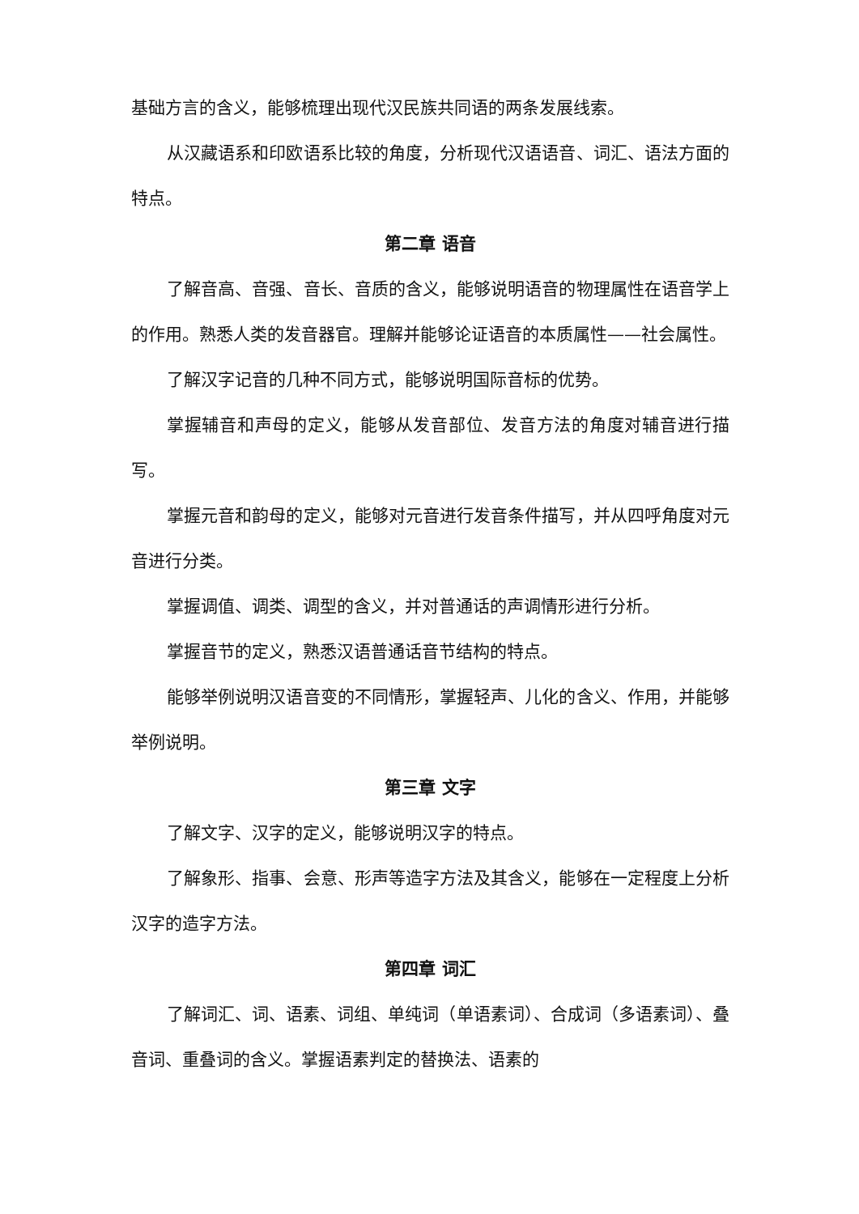基础方言的含义，能够梳理出现代汉民族共同语的两条发展线索。
从汉藏语系和印欧语系比较的角度，分析现代汉语语音、词汇、语法方面的特点。
第二章 语音
了解音高、音强、音长、音质的含义，能够说明语音的物理属性在语音学上的作用。熟悉人类的发音器官。理解并能够论证语音的本质属性——社会属性。
了解汉字记音的几种不同方式，能够说明国际音标的优势。
掌握辅音和声母的定义，能够从发音部位、发音方法的角度对辅音进行描写。
掌握元音和韵母的定义，能够对元音进行发音条件描写，并从四呼角度对元音进行分类。
掌握调值、调类、调型的含义，并对普通话的声调情形进行分析。
掌握音节的定义，熟悉汉语普通话音节结构的特点。
能够举例说明汉语音变的不同情形，掌握轻声、儿化的含义、作用，并能够举例说明。
第三章 文字
了解文字、汉字的定义，能够说明汉字的特点。
了解象形、指事、会意、形声等造字方法及其含义，能够在一定程度上分析汉字的造字方法。
第四章 词汇
了解词汇、词、语素、词组、单纯词（单语素词）、合成词（多语素词）、叠音词、重叠词的含义。掌握语素判定的替换法、语素的